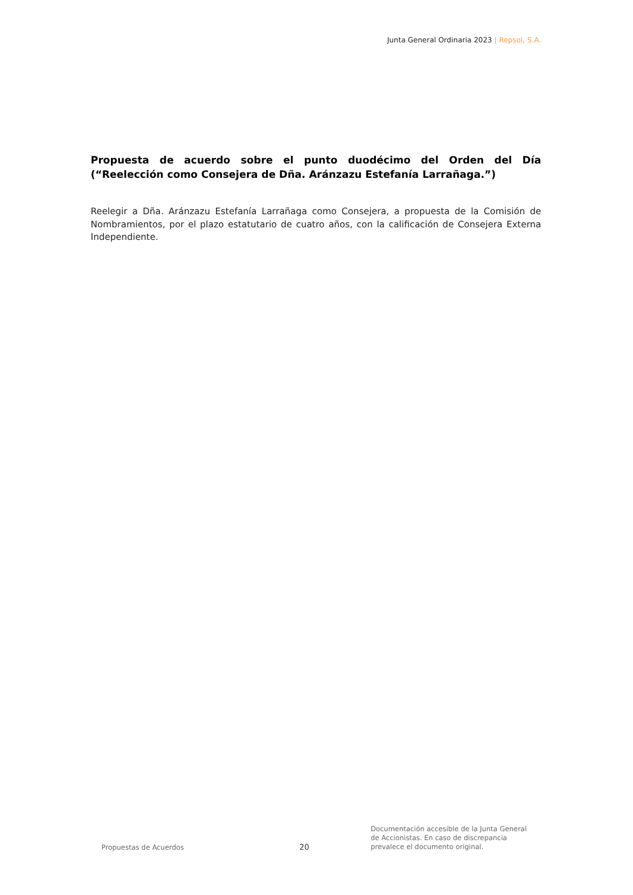Junta General Ordinaria 2023 | Repsol, S.A.
Propuesta de acuerdo sobre el punto duodécimo del Orden del Día (“Reelección como Consejera de Dña. Aránzazu Estefanía Larrañaga.”)
Reelegir a Dña. Aránzazu Estefanía Larrañaga como Consejera, a propuesta de la Comisión de Nombramientos, por el plazo estatutario de cuatro años, con la calificación de Consejera Externa Independiente.
Propuestas de Acuerdos
20
Documentación accesible de la Junta General de Accionistas. En caso de discrepancia prevalece el documento original.